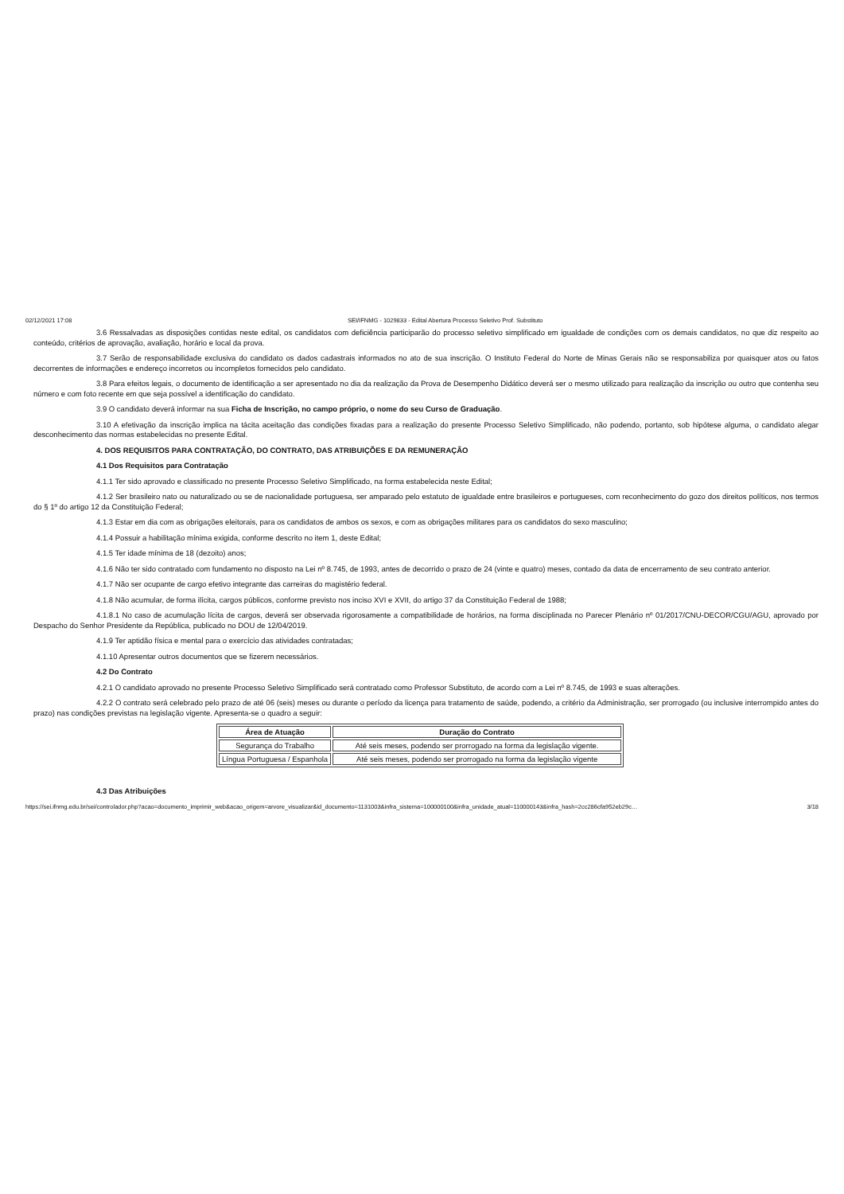02/12/2021 17:08 SEI/IFNMG - 1029833 - Edital Abertura Processo Seletivo Prof. Substituto
3.6 Ressalvadas as disposições contidas neste edital, os candidatos com deficiência participarão do processo seletivo simplificado em igualdade de condições com os demais candidatos, no que diz respeito ao conteúdo, critérios de aprovação, avaliação, horário e local da prova.
3.7 Serão de responsabilidade exclusiva do candidato os dados cadastrais informados no ato de sua inscrição. O Instituto Federal do Norte de Minas Gerais não se responsabiliza por quaisquer atos ou fatos decorrentes de informações e endereço incorretos ou incompletos fornecidos pelo candidato.
3.8 Para efeitos legais, o documento de identificação a ser apresentado no dia da realização da Prova de Desempenho Didático deverá ser o mesmo utilizado para realização da inscrição ou outro que contenha seu número e com foto recente em que seja possível a identificação do candidato.
3.9 O candidato deverá informar na sua Ficha de Inscrição, no campo próprio, o nome do seu Curso de Graduação.
3.10 A efetivação da inscrição implica na tácita aceitação das condições fixadas para a realização do presente Processo Seletivo Simplificado, não podendo, portanto, sob hipótese alguma, o candidato alegar desconhecimento das normas estabelecidas no presente Edital.
4. DOS REQUISITOS PARA CONTRATAÇÃO, DO CONTRATO, DAS ATRIBUIÇÕES E DA REMUNERAÇÃO
4.1 Dos Requisitos para Contratação
4.1.1 Ter sido aprovado e classificado no presente Processo Seletivo Simplificado, na forma estabelecida neste Edital;
4.1.2 Ser brasileiro nato ou naturalizado ou se de nacionalidade portuguesa, ser amparado pelo estatuto de igualdade entre brasileiros e portugueses, com reconhecimento do gozo dos direitos políticos, nos termos do § 1º do artigo 12 da Constituição Federal;
4.1.3 Estar em dia com as obrigações eleitorais, para os candidatos de ambos os sexos, e com as obrigações militares para os candidatos do sexo masculino;
4.1.4 Possuir a habilitação mínima exigida, conforme descrito no item 1, deste Edital;
4.1.5 Ter idade mínima de 18 (dezoito) anos;
4.1.6 Não ter sido contratado com fundamento no disposto na Lei nº 8.745, de 1993, antes de decorrido o prazo de 24 (vinte e quatro) meses, contado da data de encerramento de seu contrato anterior.
4.1.7 Não ser ocupante de cargo efetivo integrante das carreiras do magistério federal.
4.1.8 Não acumular, de forma ilícita, cargos públicos, conforme previsto nos inciso XVI e XVII, do artigo 37 da Constituição Federal de 1988;
4.1.8.1 No caso de acumulação lícita de cargos, deverá ser observada rigorosamente a compatibilidade de horários, na forma disciplinada no Parecer Plenário nº 01/2017/CNU-DECOR/CGU/AGU, aprovado por Despacho do Senhor Presidente da República, publicado no DOU de 12/04/2019.
4.1.9 Ter aptidão física e mental para o exercício das atividades contratadas;
4.1.10 Apresentar outros documentos que se fizerem necessários.
4.2 Do Contrato
4.2.1 O candidato aprovado no presente Processo Seletivo Simplificado será contratado como Professor Substituto, de acordo com a Lei nº 8.745, de 1993 e suas alterações.
4.2.2 O contrato será celebrado pelo prazo de até 06 (seis) meses ou durante o período da licença para tratamento de saúde, podendo, a critério da Administração, ser prorrogado (ou inclusive interrompido antes do prazo) nas condições previstas na legislação vigente. Apresenta-se o quadro a seguir:
| Área de Atuação | Duração do Contrato |
| --- | --- |
| Segurança do Trabalho | Até seis meses, podendo ser prorrogado na forma da legislação vigente. |
| Língua Portuguesa / Espanhola | Até seis meses, podendo ser prorrogado na forma da legislação vigente |
4.3 Das Atribuições
https://sei.ifnmg.edu.br/sei/controlador.php?acao=documento_imprimir_web&acao_origem=arvore_visualizar&id_documento=1131003&infra_sistema=100000100&infra_unidade_atual=110000143&infra_hash=2cc286cfa952eb29c… 3/18